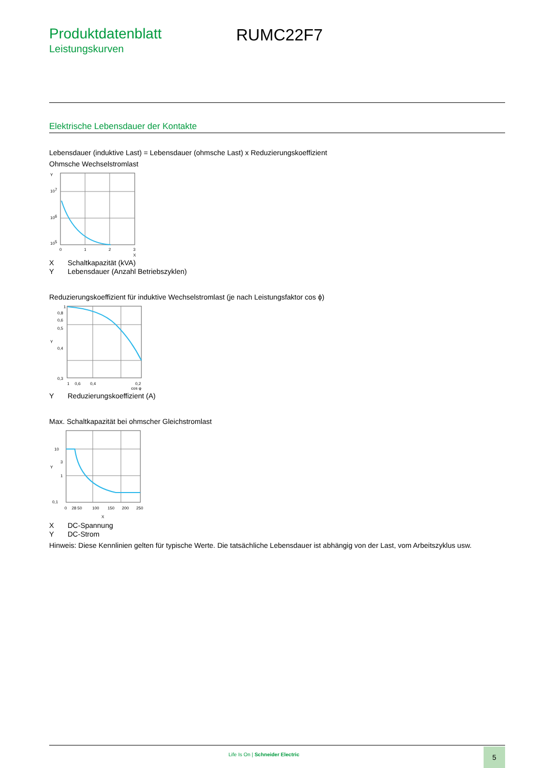Produktdatenblatt
Leistungskurven
RUMC22F7
Elektrische Lebensdauer der Kontakte
Lebensdauer (induktive Last) = Lebensdauer (ohmsche Last) x Reduzierungskoeffizient
Ohmsche Wechselstromlast
Y
107
106
105
0
1
2
3
X
X Schaltkapazität (kVA)
Y Lebensdauer (Anzahl Betriebszyklen)
Reduzierungskoeffizient für induktive Wechselstromlast (je nach Leistungsfaktor cos ϕ)
1
0,8
0,6
0,5
Y
0,4
0,3
1
0,6
0,4
0,2
cos φ
Y Reduzierungskoeffizient (A)
Max. Schaltkapazität bei ohmscher Gleichstromlast
10
3
Y
1
0,1
0
28 50
100
150
200
250
X
X DC-Spannung
Y DC-Strom
Hinweis: Diese Kennlinien gelten für typische Werte. Die tatsächliche Lebensdauer ist abhängig von der Last, vom Arbeitszyklus usw.
Life Is On | Schneider Electric
5